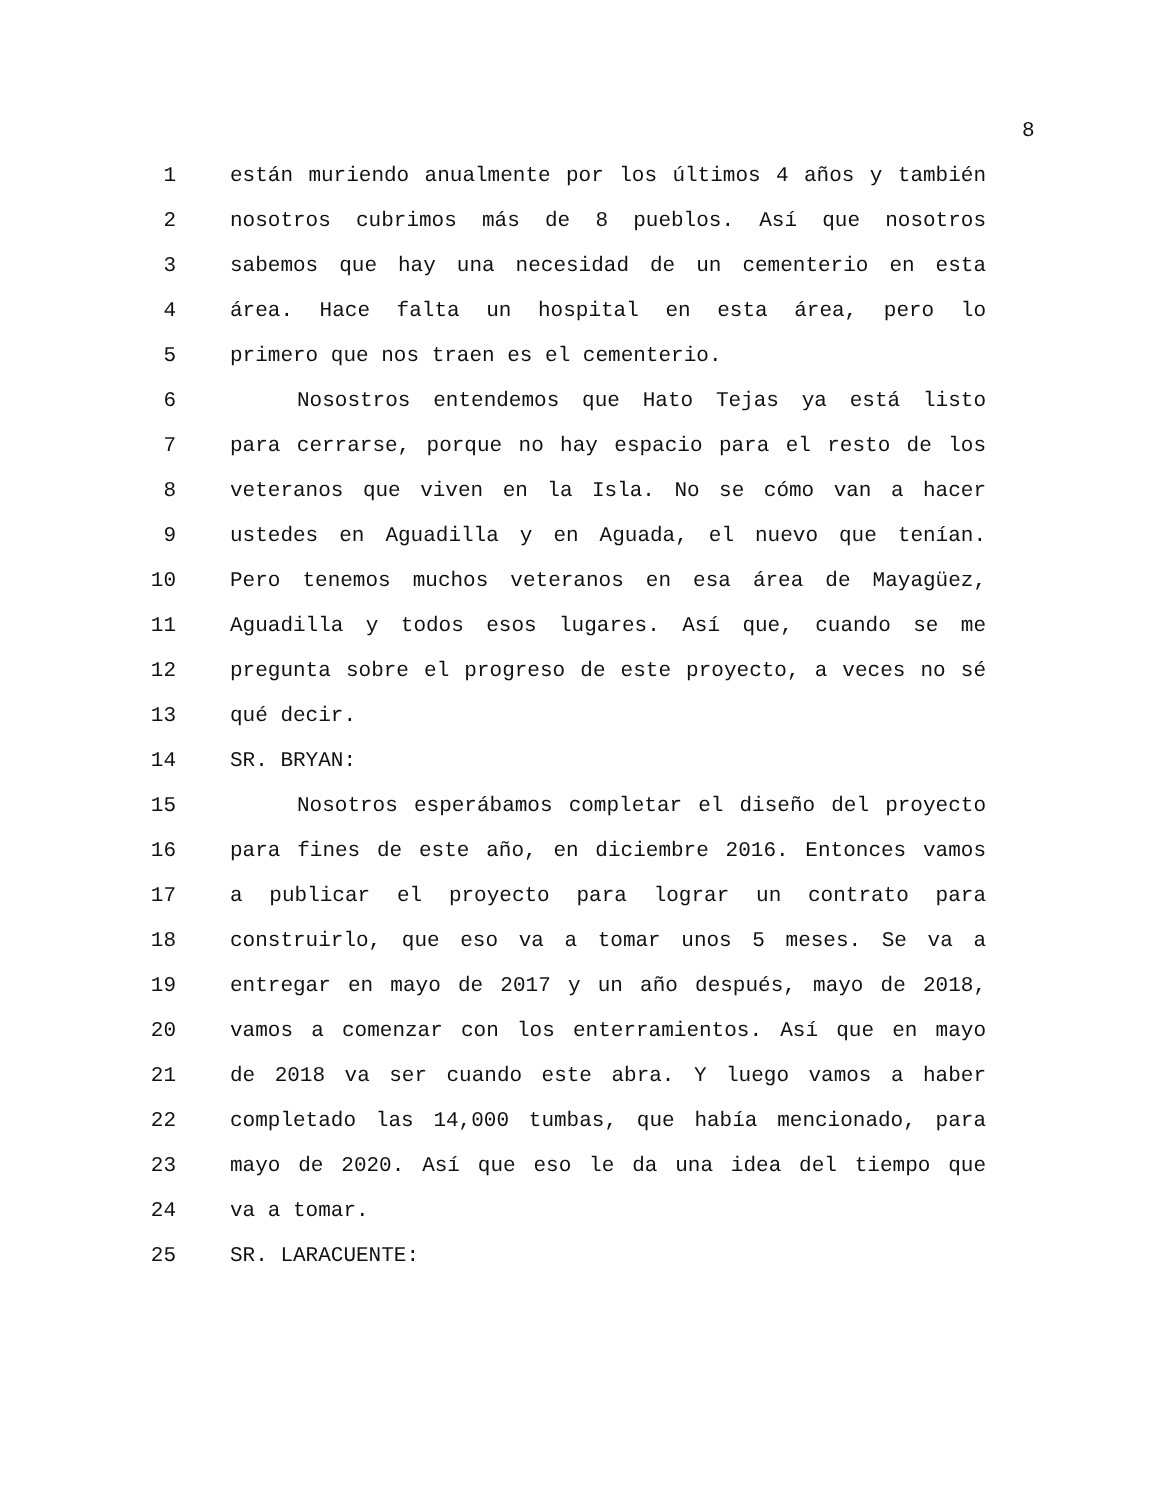8
1 están muriendo anualmente por los últimos 4 años y también
2 nosotros cubrimos más de 8 pueblos. Así que nosotros
3 sabemos que hay una necesidad de un cementerio en esta
4 área. Hace falta un hospital en esta área, pero lo
5 primero que nos traen es el cementerio.
6 Nosostros entendemos que Hato Tejas ya está listo
7 para cerrarse, porque no hay espacio para el resto de los
8 veteranos que viven en la Isla. No se cómo van a hacer
9 ustedes en Aguadilla y en Aguada, el nuevo que tenían.
10 Pero tenemos muchos veteranos en esa área de Mayagüez,
11 Aguadilla y todos esos lugares. Así que, cuando se me
12 pregunta sobre el progreso de este proyecto, a veces no sé
13 qué decir.
14 SR. BRYAN:
15 Nosotros esperábamos completar el diseño del proyecto
16 para fines de este año, en diciembre 2016. Entonces vamos
17 a publicar el proyecto para lograr un contrato para
18 construirlo, que eso va a tomar unos 5 meses. Se va a
19 entregar en mayo de 2017 y un año después, mayo de 2018,
20 vamos a comenzar con los enterramientos. Así que en mayo
21 de 2018 va ser cuando este abra. Y luego vamos a haber
22 completado las 14,000 tumbas, que había mencionado, para
23 mayo de 2020. Así que eso le da una idea del tiempo que
24 va a tomar.
25 SR. LARACUENTE: